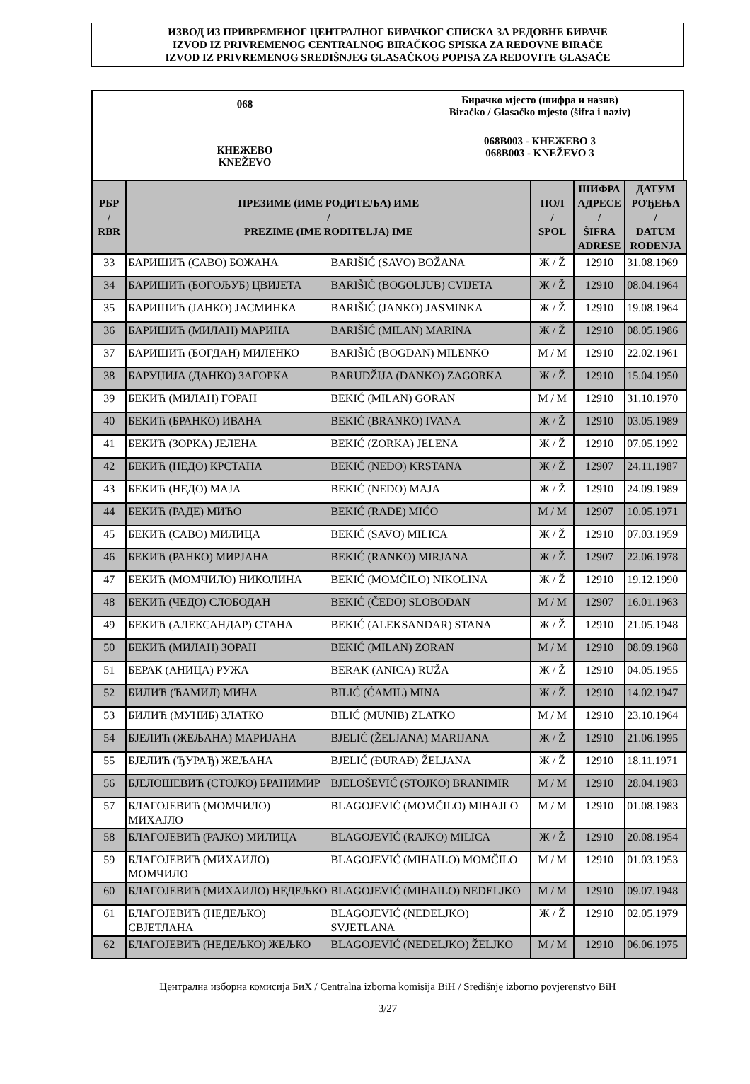ИЗВОД ИЗ ПРИВРЕМЕНОГ ЦЕНТРАЛНОГ БИРАЧКОГ СПИСКА ЗА РЕДОВНЕ БИРАЧЕ
IZVOD IZ PRIVREMENOG CENTRALNOG BIRAČKOG SPISKA ZA REDOVNE BIRAČE
IZVOD IZ PRIVREMENOG SREDIŠNJEG GLASAČKOG POPISA ZA REDOVITE GLASAČE
068
КНЕЖЕВО
KNEŽEVO
Бирачко мјесто (шифра и назив)
Biračko / Glasačko mjesto (šifra i naziv)
068B003 - КНЕЖЕВО 3
068B003 - KNEŽEVO 3
| РБР / RBR | ПРЕЗИМЕ (ИМЕ РОДИТЕЉА) ИМЕ / PREZIME (IME RODITELJA) IME | | ПОЛ / SPOL | ШИФРА АДРЕСЕ / ŠIFRA ADRESE | ДАТУМ РОЂЕЊА / DATUM ROĐENJA |
| --- | --- | --- | --- | --- | --- |
| 33 | БАРИШИЋ (САВО) БОЖАНА | BARIŠIĆ (SAVO) BOŽANA | Ж / Ž | 12910 | 31.08.1969 |
| 34 | БАРИШИЋ (БОГОЉУБ) ЦВИЈЕТА | BARIŠIĆ (BOGOLJUB) CVIJETA | Ж / Ž | 12910 | 08.04.1964 |
| 35 | БАРИШИЋ (ЈАНКО) ЈАСМИНКА | BARIŠIĆ (JANKO) JASMINKA | Ж / Ž | 12910 | 19.08.1964 |
| 36 | БАРИШИЋ (МИЛАН) МАРИНА | BARIŠIĆ (MILAN) MARINA | Ж / Ž | 12910 | 08.05.1986 |
| 37 | БАРИШИЋ (БОГДАН) МИЛЕНКО | BARIŠIĆ (BOGDAN) MILENKO | М / M | 12910 | 22.02.1961 |
| 38 | БАРУЏИЈА (ДАНКО) ЗАГОРКА | BARUDŽIJA (DANKO) ZAGORKA | Ж / Ž | 12910 | 15.04.1950 |
| 39 | БЕКИЋ (МИЛАН) ГОРАН | BEKIĆ (MILAN) GORAN | М / M | 12910 | 31.10.1970 |
| 40 | БЕКИЋ (БРАНКО) ИВАНА | BEKIĆ (BRANKO) IVANA | Ж / Ž | 12910 | 03.05.1989 |
| 41 | БЕКИЋ (ЗОРКА) ЈЕЛЕНА | BEKIĆ (ZORKA) JELENA | Ж / Ž | 12910 | 07.05.1992 |
| 42 | БЕКИЋ (НЕДО) КРСТАНА | BEKIĆ (NEDO) KRSTANA | Ж / Ž | 12907 | 24.11.1987 |
| 43 | БЕКИЋ (НЕДО) МАЈА | BEKIĆ (NEDO) MAJA | Ж / Ž | 12910 | 24.09.1989 |
| 44 | БЕКИЋ (РАДЕ) МИЋО | BEKIĆ (RADE) MIĆO | М / M | 12907 | 10.05.1971 |
| 45 | БЕКИЋ (САВО) МИЛИЦА | BEKIĆ (SAVO) MILICA | Ж / Ž | 12910 | 07.03.1959 |
| 46 | БЕКИЋ (РАНКО) МИРЈАНА | BEKIĆ (RANKO) MIRJANA | Ж / Ž | 12907 | 22.06.1978 |
| 47 | БЕКИЋ (МОМЧИЛО) НИКОЛИНА | BEKIĆ (MOMČILO) NIKOLINA | Ж / Ž | 12910 | 19.12.1990 |
| 48 | БЕКИЋ (ЧЕДО) СЛОБОДАН | BEKIĆ (ČEDO) SLOBODAN | М / M | 12907 | 16.01.1963 |
| 49 | БЕКИЋ (АЛЕКСАНДАР) СТАНА | BEKIĆ (ALEKSANDAR) STANA | Ж / Ž | 12910 | 21.05.1948 |
| 50 | БЕКИЋ (МИЛАН) ЗОРАН | BEKIĆ (MILAN) ZORAN | М / M | 12910 | 08.09.1968 |
| 51 | БЕРАК (АНИЦА) РУЖА | BERAK (ANICA) RUŽA | Ж / Ž | 12910 | 04.05.1955 |
| 52 | БИЛИЋ (ЋАМИЛ) МИНА | BILIĆ (ĆAMIL) MINA | Ж / Ž | 12910 | 14.02.1947 |
| 53 | БИЛИЋ (МУНИБ) ЗЛАТКО | BILIĆ (MUNIB) ZLATKO | М / M | 12910 | 23.10.1964 |
| 54 | БЈЕЛИЋ (ЖЕЉАНА) МАРИЈАНА | BJELIĆ (ŽELJANA) MARIJANA | Ж / Ž | 12910 | 21.06.1995 |
| 55 | БЈЕЛИЋ (ЂУРАЂ) ЖЕЉАНА | BJELIĆ (ĐURAĐ) ŽELJANA | Ж / Ž | 12910 | 18.11.1971 |
| 56 | БЈЕЛОШЕВИЋ (СТОЈКО) БРАНИМИР | BJELOŠEVIĆ (STOJKO) BRANIMIR | М / M | 12910 | 28.04.1983 |
| 57 | БЛАГОЈЕВИЋ (МОМЧИЛО) МИХАЈЛО | BLAGOJEVIĆ (MOMČILO) MIHAJLO | М / M | 12910 | 01.08.1983 |
| 58 | БЛАГОЈЕВИЋ (РАЈКО) МИЛИЦА | BLAGOJEVIĆ (RAJKO) MILICA | Ж / Ž | 12910 | 20.08.1954 |
| 59 | БЛАГОЈЕВИЋ (МИХАИЛО) МОМЧИЛО | BLAGOJEVIĆ (MIHAILO) MOMČILO | М / M | 12910 | 01.03.1953 |
| 60 | БЛАГОЈЕВИЋ (МИХАИЛО) НЕДЕЉКО | BLAGOJEVIĆ (MIHAILO) NEDELJKO | М / M | 12910 | 09.07.1948 |
| 61 | БЛАГОЈЕВИЋ (НЕДЕЉКО) СВЈЕТЛАНА | BLAGOJEVIĆ (NEDELJKO) SVJETLANA | Ж / Ž | 12910 | 02.05.1979 |
| 62 | БЛАГОЈЕВИЋ (НЕДЕЉКО) ЖЕЉКО | BLAGOJEVIĆ (NEDELJKO) ŽELJKO | М / M | 12910 | 06.06.1975 |
Централна изборна комисија БиХ / Centralna izborna komisija BiH / Središnje izborno povjerenstvo BiH
3/27